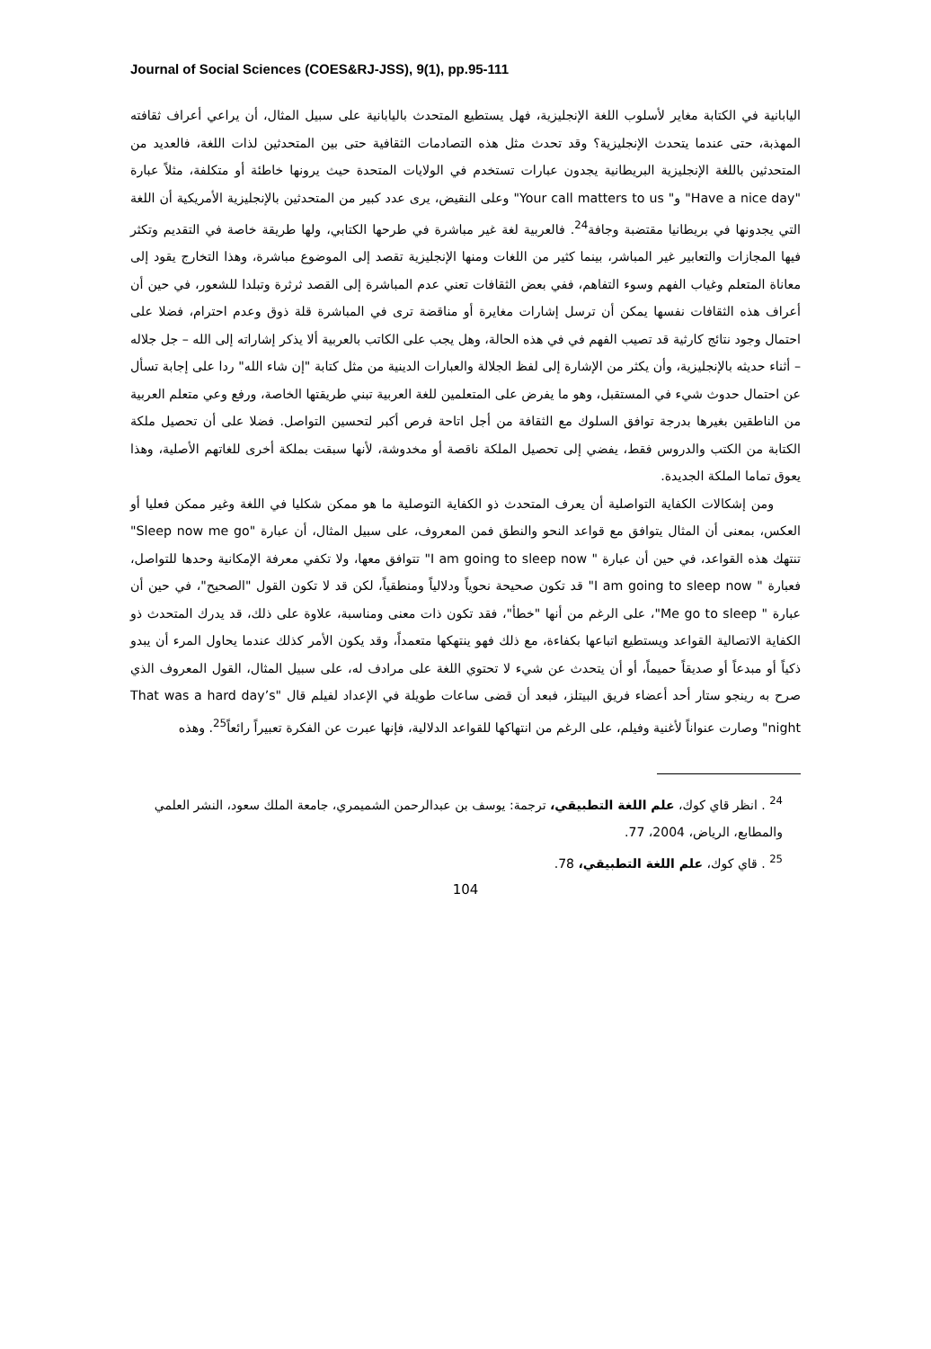Journal of Social Sciences (COES&RJ-JSS), 9(1), pp.95-111
اليابانية في الكتابة مغاير لأسلوب اللغة الإنجليزية، فهل يستطيع المتحدث باليابانية على سبيل المثال، أن يراعي أعراف ثقافته المهذبة، حتى عندما يتحدث الإنجليزية؟ وقد تحدث مثل هذه التصادمات الثقافية حتى بين المتحدثين لذات اللغة، فالعديد من المتحدثين باللغة الإنجليزية البريطانية يجدون عبارات تستخدم في الولايات المتحدة حيث يرونها خاطئة أو متكلفة، مثلاً عبارة "Have a nice day" و" Your call matters to us" وعلى النقيض، يرى عدد كبير من المتحدثين بالإنجليزية الأمريكية أن اللغة التي يجدونها في بريطانيا مقتضبة وجافة<sup>24</sup>. فالعربية لغة غير مباشرة في طرحها الكتابي، ولها طريقة خاصة في التقديم وتكثر فيها المجازات والتعابير غير المباشر، بينما كثير من اللغات ومنها الإنجليزية تقصد إلى الموضوع مباشرة، وهذا التخارج يقود إلى معاناة المتعلم وغياب الفهم وسوء التفاهم، ففي بعض الثقافات تعني عدم المباشرة إلى القصد ثرثرة وتبلدا للشعور، في حين أن أعراف هذه الثقافات نفسها يمكن أن ترسل إشارات مغايرة أو مناقضة ترى في المباشرة قلة ذوق وعدم احترام، فضلا على احتمال وجود نتائج كارثية قد تصيب الفهم في في هذه الحالة، وهل يجب على الكاتب بالعربية ألا يذكر إشاراته إلى الله – جل جلاله – أثناء حديثه بالإنجليزية، وأن يكثر من الإشارة إلى لفظ الجلالة والعبارات الدينية من مثل كتابة "إن شاء الله" ردا على إجابة تسأل عن احتمال حدوث شيء في المستقبل، وهو ما يفرض على المتعلمين للغة العربية تبني طريقتها الخاصة، ورفع وعي متعلم العربية من الناطقين بغيرها بدرجة توافق السلوك مع الثقافة من أجل اتاحة فرص أكبر لتحسين التواصل. فضلا على أن تحصيل ملكة الكتابة من الكتب والدروس فقط، يفضي إلى تحصيل الملكة ناقصة أو مخدوشة، لأنها سبقت بملكة أخرى للغاتهم الأصلية، وهذا يعوق تماما الملكة الجديدة.
ومن إشكالات الكفاية التواصلية أن يعرف المتحدث ذو الكفاية التوصلية ما هو ممكن شكليا في اللغة وغير ممكن فعليا أو العكس، بمعنى أن المثال يتوافق مع قواعد النحو والنطق فمن المعروف، على سبيل المثال، أن عبارة "Sleep now me go" تنتهك هذه القواعد، في حين أن عبارة " I am going to sleep now" تتوافق معها، ولا تكفي معرفة الإمكانية وحدها للتواصل، فعبارة " I am going to sleep now" قد تكون صحيحة نحوياً ودلالياً ومنطقياً، لكن قد لا تكون القول "الصحيح"، في حين أن عبارة " Me go to sleep"، على الرغم من أنها "خطأ"، فقد تكون ذات معنى ومناسبة، علاوة على ذلك، قد يدرك المتحدث ذو الكفاية الاتصالية القواعد ويستطيع اتباعها بكفاءة، مع ذلك فهو ينتهكها متعمداً، وقد يكون الأمر كذلك عندما يحاول المرء أن يبدو ذكياً أو مبدعاً أو صديقاً حميماً، أو أن يتحدث عن شيء لا تحتوي اللغة على مرادف له، على سبيل المثال، القول المعروف الذي صرح به رينجو ستار أحد أعضاء فريق البيتلز، فبعد أن قضى ساعات طويلة في الإعداد لفيلم قال "That was a hard day’s night" وصارت عنواناً لأغنية وفيلم، على الرغم من انتهاكها للقواعد الدلالية، فإنها عبرت عن الفكرة تعبيراً رائعاً<sup>25</sup>. وهذه
<sup>24</sup> . انظر قاي كوك، علم اللغة التطبيقي، ترجمة: يوسف بن عبدالرحمن الشميمري، جامعة الملك سعود، النشر العلمي والمطابع، الرياض، 2004، 77.
<sup>25</sup> . قاي كوك، علم اللغة التطبيقي، 78.
104